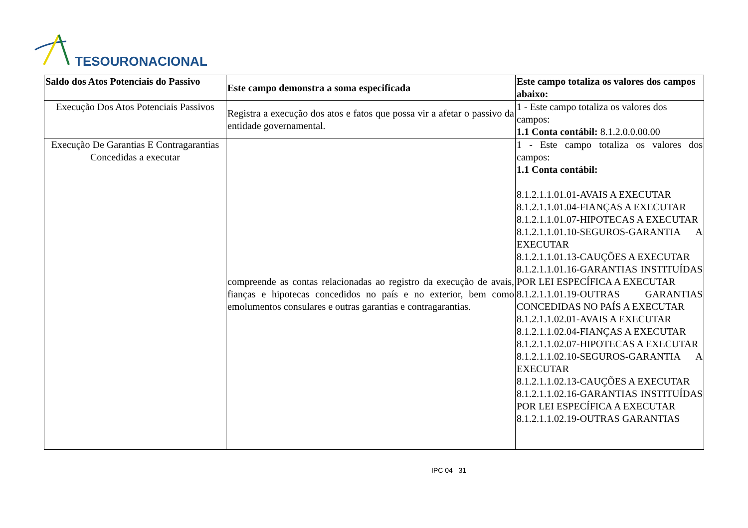TESOURONACIONAL
| Saldo dos Atos Potenciais do Passivo | Este campo demonstra a soma especificada | Este campo totaliza os valores dos campos abaixo: |
| --- | --- | --- |
| Execução Dos Atos Potenciais Passivos | Registra a execução dos atos e fatos que possa vir a afetar o passivo da entidade governamental. | 1 - Este campo totaliza os valores dos campos: 1.1 Conta contábil: 8.1.2.0.0.00.00 |
| Execução De Garantias E Contragarantias Concedidas a executar | compreende as contas relacionadas ao registro da execução de avais, fianças e hipotecas concedidos no país e no exterior, bem como emolumentos consulares e outras garantias e contragarantias. | 1 - Este campo totaliza os valores dos campos: 1.1 Conta contábil: 8.1.2.1.1.01.01-AVAIS A EXECUTAR 8.1.2.1.1.01.04-FIANÇAS A EXECUTAR 8.1.2.1.1.01.07-HIPOTECAS A EXECUTAR 8.1.2.1.1.01.10-SEGUROS-GARANTIA A EXECUTAR 8.1.2.1.1.01.13-CAUÇÕES A EXECUTAR 8.1.2.1.1.01.16-GARANTIAS INSTITUÍDAS POR LEI ESPECÍFICA A EXECUTAR 8.1.2.1.1.01.19-OUTRAS GARANTIAS CONCEDIDAS NO PAÍS A EXECUTAR 8.1.2.1.1.02.01-AVAIS A EXECUTAR 8.1.2.1.1.02.04-FIANÇAS A EXECUTAR 8.1.2.1.1.02.07-HIPOTECAS A EXECUTAR 8.1.2.1.1.02.10-SEGUROS-GARANTIA A EXECUTAR 8.1.2.1.1.02.13-CAUÇÕES A EXECUTAR 8.1.2.1.1.02.16-GARANTIAS INSTITUÍDAS POR LEI ESPECÍFICA A EXECUTAR 8.1.2.1.1.02.19-OUTRAS GARANTIAS |
IPC 04 31